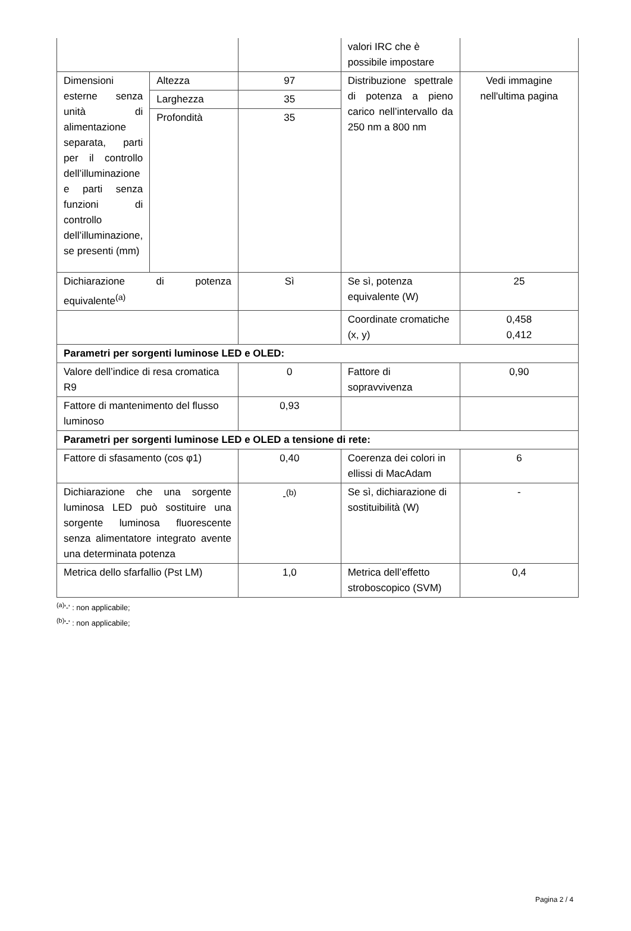| | | | valori IRC che è possibile impostare | |
| Dimensioni esterne senza unità di alimentazione separata, parti per il controllo dell’illuminazione e parti senza funzioni di controllo dell’illuminazione, se presenti (mm) | Altezza | 97 | Distribuzione spettrale di potenza a pieno carico nell’intervallo da 250 nm a 800 nm | Vedi immagine nell'ultima pagina |
| | Larghezza | 35 | | |
| | Profondità | 35 | | |
| Dichiarazione di potenza equivalente<sup>(a)</sup> | | Sì | Se sì, potenza equivalente (W) | 25 |
| | | | Coordinate cromatiche (x, y) | 0,458 0,412 |
| Parametri per sorgenti luminose LED e OLED: | | | | |
| Valore dell’indice di resa cromatica R9 | | 0 | Fattore di sopravvivenza | 0,90 |
| Fattore di mantenimento del flusso luminoso | | 0,93 | | |
| Parametri per sorgenti luminose LED e OLED a tensione di rete: | | | | |
| Fattore di sfasamento (cos φ1) | | 0,40 | Coerenza dei colori in ellissi di MacAdam | 6 |
| Dichiarazione che una sorgente luminosa LED può sostituire una sorgente luminosa fluorescente senza alimentatore integrato avente una determinata potenza | | -<sup>(b)</sup> | Se sì, dichiarazione di sostituibilità (W) | - |
| Metrica dello sfarfallio (Pst LM) | | 1,0 | Metrica dell’effetto stroboscopico (SVM) | 0,4 |
<sup>(a)</sup> '-' : non applicabile;
<sup>(b)</sup> '-' : non applicabile;
Pagina 2 / 4